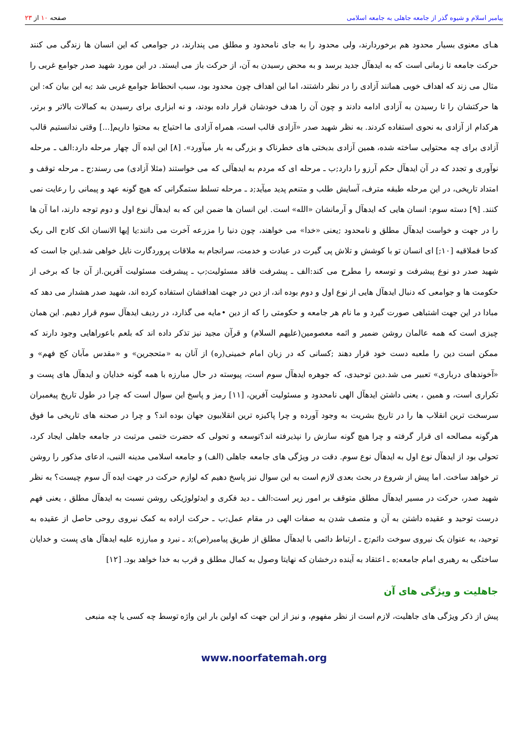پیامبر اسلام و شیوه گذر از جامعه جاهلی به جامعه اسلامی
صفحه ۱۰ از ۲۳
هـای معنوی بسیار محدود هم برخوردارند، ولی محدود را به جای نامحدود و مطلق می پندارند، در جوامعی که این انسان ها زندگی می کنند حرکت جامعه تا زمانی است که به ایدهآل جدید برسد و به محض رسیدن به آن، از حرکت باز می ایستد. در این مورد شهید صدر جوامع غربی را مثال می زند که اهداف خوبی همانند آزادی را در نظر داشتند، اما این اهداف چون محدود بود، سبب انحطاط جوامع غربی شد ;به این بیان که: این ها حرکتشان را تا رسیدن به آزادی ادامه دادند و چون آن را هدف خودشان قرار داده بودند، و نه ابزاری برای رسیدن به کمالات بالاتر و برتر، هرکدام از آزادی به نحوی استفاده کردند. به نظر شهید صدر «آزادی قالب است، همراه آزادی ما احتیاج به محتوا داریم[...] وقتی ندانستیم قالب آزادی برای چه محتوایی ساخته شده، همین آزادی بدبختی های خطرناک و بزرگی به بار میآورد». [۸] این ایده آل چهار مرحله دارد:الف ـ مرحله نوآوری و تجدد که در آن ایدهآل حکم آرزو را دارد;ب ـ مرحله ای که مردم به ایدهآلی که می خواستند (مثلا آزادی) می رسند;ج ـ مرحله توقف و امتداد تاریخی، در این مرحله طبقه مترف، آسایش طلب و متنعم پدید میآید;د ـ مرحله تسلط ستمگرانی که هیچ گونه عهد و پیمانی را رعایت نمی کنند. [۹] دسته سوم: انسان هایی که ایدهآل و آرمانشان «الله» است. این انسان ها ضمن این که به ایدهآل نوع اول و دوم توجه دارند، اما آن ها را در جهت و خواست ایدهآل مطلق و نامحدود ;یعنی «خدا» می خواهند، چون دنیا را مزرعه آخرت می دانند:یا إیها الانسان انک کادح الی ربک کدحا فملاقیه [۱۰;] ای انسان تو با کوشش و تلاش پی گیرت در عبادت و خدمت، سرانجام به ملاقات پروردگارت نایل خواهی شد.این جا است که شهید صدر دو نوع پیشرفت و توسعه را مطرح می کند:الف ـ پیشرفت فاقد مسئولیت;ب ـ پیشرفت مسئولیت آفرین.از آن جا که برخی از حکومت ها و جوامعی که دنبال ایدهآل هایی از نوع اول و دوم بوده اند، از دین در جهت اهدافشان استفاده کرده اند، شهید صدر هشدار می دهد که مبادا در این جهت اشتباهی صورت گیرد و ما نام هر جامعه و حکومتی را که از دین •مایه می گذارد، در ردیف ایدهآل سوم قرار دهیم. این همان چیزی است که همه عالمان روشن ضمیر و ائمه معصومین(علیهم السلام) و قرآن مجید نیز تذکر داده اند که بلعم باعوراهایی وجود دارند که ممکن است دین را ملعبه دست خود قرار دهند ;کسانی که در زبان امام خمینی(ره) از آنان به «متحجرین» و «مقدس مآبان کج فهم» و «آخوندهای درباری» تعبیر می شد.دین توحیدی، که جوهره ایدهآل سوم است، پیوسته در حال مبارزه با همه گونه خدایان و ایدهآل های پست و تکراری است، و همین ، یعنی داشتن ایدهآل الهی نامحدود و مسئولیت آفرین، [۱۱] رمز و پاسخ این سوال است که چرا در طول تاریخ پیغمبران سرسخت ترین انقلاب ها را در تاریخ بشریت به وجود آورده و چرا پاکیزه ترین انقلابیون جهان بوده اند؟ و چرا در صحنه های تاریخی ما فوق هرگونه مصالحه ای قرار گرفته و چرا هیچ گونه سازش را نپذیرفته اند؟توسعه و تحولی که حضرت ختمی مرتبت در جامعه جاهلی ایجاد کرد، تحولی بود از ایدهآل نوع اول به ایدهآل نوع سوم. دقت در ویژگی های جامعه جاهلی (الف) و جامعه اسلامی مدینه النبی، ادعای مذکور را روشن تر خواهد ساخت. اما پیش از شروع در بحث بعدی لازم است به این سوال نیز پاسخ دهیم که لوازم حرکت در جهت ایده آل سوم چیست؟ به نظر شهید صدر، حرکت در مسیر ایدهآل مطلق متوقف بر امور زیر است:الف ـ دید فکری و ایدئولوژیکی روشن نسبت به ایدهآل مطلق ، یعنی فهم درست توحید و عقیده داشتن به آن و متصف شدن به صفات الهی در مقام عمل;ب ـ حرکت اراده به کمک نیروی روحی حاصل از عقیده به توحید، به عنوان یک نیروی سوخت دائم;ج ـ ارتباط دائمی با ایدهآل مطلق از طریق پیامبر(ص);د ـ نبرد و مبارزه علیه ایدهآل های پست و خدایان ساختگی به رهبری امام جامعه;ه ـ اعتقاد به آینده درخشان که نهایتا وصول به کمال مطلق و قرب به خدا خواهد بود. [۱۲]
جاهلیت و ویژگی های آن
پیش از ذکر ویژگی های جاهلیت، لازم است از نظر مفهوم، و نیز از این جهت که اولین بار این واژه توسط چه کسی یا چه منبعی
www.noorfatemah.org